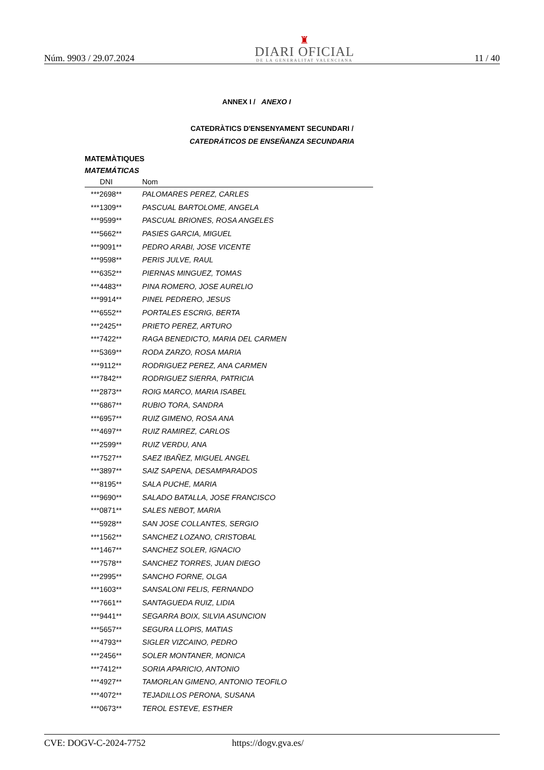Núm. 9903 / 29.07.2024
♜
DIARI OFICIAL
DE LA GENERALITAT VALENCIANA
11 / 40
ANNEX I / ANEXO I
CATEDRÀTICS D'ENSENYAMENT SECUNDARI /
CATEDRÁTICOS DE ENSEÑANZA SECUNDARIA
MATEMÀTIQUES
MATEMÁTICAS
| DNI | Nom |
| --- | --- |
| ***2698** | PALOMARES PEREZ, CARLES |
| ***1309** | PASCUAL BARTOLOME, ANGELA |
| ***9599** | PASCUAL BRIONES, ROSA ANGELES |
| ***5662** | PASIES GARCIA, MIGUEL |
| ***9091** | PEDRO ARABI, JOSE VICENTE |
| ***9598** | PERIS JULVE, RAUL |
| ***6352** | PIERNAS MINGUEZ, TOMAS |
| ***4483** | PINA ROMERO, JOSE AURELIO |
| ***9914** | PINEL PEDRERO, JESUS |
| ***6552** | PORTALES ESCRIG, BERTA |
| ***2425** | PRIETO PEREZ, ARTURO |
| ***7422** | RAGA BENEDICTO, MARIA DEL CARMEN |
| ***5369** | RODA ZARZO, ROSA MARIA |
| ***9112** | RODRIGUEZ PEREZ, ANA CARMEN |
| ***7842** | RODRIGUEZ SIERRA, PATRICIA |
| ***2873** | ROIG MARCO, MARIA ISABEL |
| ***6867** | RUBIO TORA, SANDRA |
| ***6957** | RUIZ GIMENO, ROSA ANA |
| ***4697** | RUIZ RAMIREZ, CARLOS |
| ***2599** | RUIZ VERDU, ANA |
| ***7527** | SAEZ IBAÑEZ, MIGUEL ANGEL |
| ***3897** | SAIZ SAPENA, DESAMPARADOS |
| ***8195** | SALA PUCHE, MARIA |
| ***9690** | SALADO BATALLA, JOSE FRANCISCO |
| ***0871** | SALES NEBOT, MARIA |
| ***5928** | SAN JOSE COLLANTES, SERGIO |
| ***1562** | SANCHEZ LOZANO, CRISTOBAL |
| ***1467** | SANCHEZ SOLER, IGNACIO |
| ***7578** | SANCHEZ TORRES, JUAN DIEGO |
| ***2995** | SANCHO FORNE, OLGA |
| ***1603** | SANSALONI FELIS, FERNANDO |
| ***7661** | SANTAGUEDA RUIZ, LIDIA |
| ***9441** | SEGARRA BOIX, SILVIA ASUNCION |
| ***5657** | SEGURA LLOPIS, MATIAS |
| ***4793** | SIGLER VIZCAINO, PEDRO |
| ***2456** | SOLER MONTANER, MONICA |
| ***7412** | SORIA APARICIO, ANTONIO |
| ***4927** | TAMORLAN GIMENO, ANTONIO TEOFILO |
| ***4072** | TEJADILLOS PERONA, SUSANA |
| ***0673** | TEROL ESTEVE, ESTHER |
CVE: DOGV-C-2024-7752 https://dogv.gva.es/